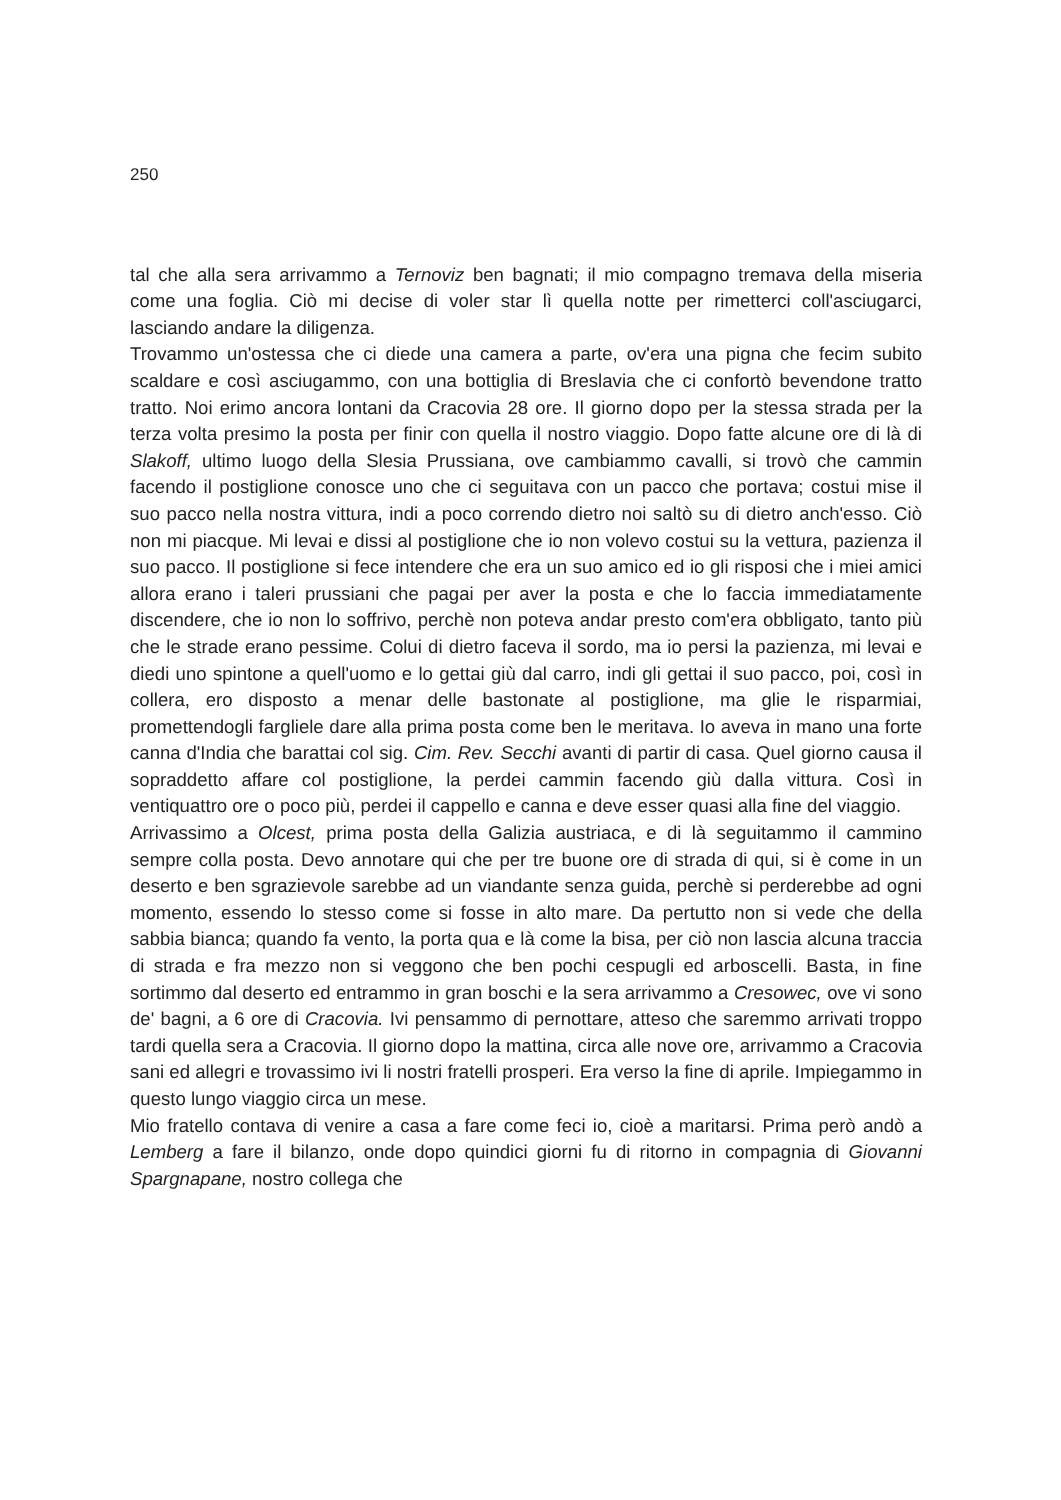250
tal che alla sera arrivammo a Ternoviz ben bagnati; il mio compagno tremava della miseria come una foglia. Ciò mi decise di voler star lì quella notte per rimetterci coll'asciugarci, lasciando andare la diligenza.
Trovammo un'ostessa che ci diede una camera a parte, ov'era una pigna che fecim subito scaldare e così asciugammo, con una bottiglia di Breslavia che ci confortò bevendone tratto tratto. Noi erimo ancora lontani da Cracovia 28 ore. Il giorno dopo per la stessa strada per la terza volta presimo la posta per finir con quella il nostro viaggio. Dopo fatte alcune ore di là di Slakoff, ultimo luogo della Slesia Prussiana, ove cambiammo cavalli, si trovò che cammin facendo il postiglione conosce uno che ci seguitava con un pacco che portava; costui mise il suo pacco nella nostra vittura, indi a poco correndo dietro noi saltò su di dietro anch'esso. Ciò non mi piacque. Mi levai e dissi al postiglione che io non volevo costui su la vettura, pazienza il suo pacco. Il postiglione si fece intendere che era un suo amico ed io gli risposi che i miei amici allora erano i taleri prussiani che pagai per aver la posta e che lo faccia immediatamente discendere, che io non lo soffrivo, perchè non poteva andar presto com'era obbligato, tanto più che le strade erano pessime. Colui di dietro faceva il sordo, ma io persi la pazienza, mi levai e diedi uno spintone a quell'uomo e lo gettai giù dal carro, indi gli gettai il suo pacco, poi, così in collera, ero disposto a menar delle bastonate al postiglione, ma glie le risparmiai, promettendogli fargliele dare alla prima posta come ben le meritava. Io aveva in mano una forte canna d'India che barattai col sig. Cim. Rev. Secchi avanti di partir di casa. Quel giorno causa il sopraddetto affare col postiglione, la perdei cammin facendo giù dalla vittura. Così in ventiquattro ore o poco più, perdei il cappello e canna e deve esser quasi alla fine del viaggio.
Arrivassimo a Olcest, prima posta della Galizia austriaca, e di là seguitammo il cammino sempre colla posta. Devo annotare qui che per tre buone ore di strada di qui, si è come in un deserto e ben sgrazievole sarebbe ad un viandante senza guida, perchè si perderebbe ad ogni momento, essendo lo stesso come si fosse in alto mare. Da pertutto non si vede che della sabbia bianca; quando fa vento, la porta qua e là come la bisa, per ciò non lascia alcuna traccia di strada e fra mezzo non si veggono che ben pochi cespugli ed arboscelli. Basta, in fine sortimmo dal deserto ed entrammo in gran boschi e la sera arrivammo a Cresowec, ove vi sono de' bagni, a 6 ore di Cracovia. Ivi pensammo di pernottare, atteso che saremmo arrivati troppo tardi quella sera a Cracovia. Il giorno dopo la mattina, circa alle nove ore, arrivammo a Cracovia sani ed allegri e trovassimo ivi li nostri fratelli prosperi. Era verso la fine di aprile. Impiegammo in questo lungo viaggio circa un mese.
Mio fratello contava di venire a casa a fare come feci io, cioè a maritarsi. Prima però andò a Lemberg a fare il bilanzo, onde dopo quindici giorni fu di ritorno in compagnia di Giovanni Spargnapane, nostro collega che